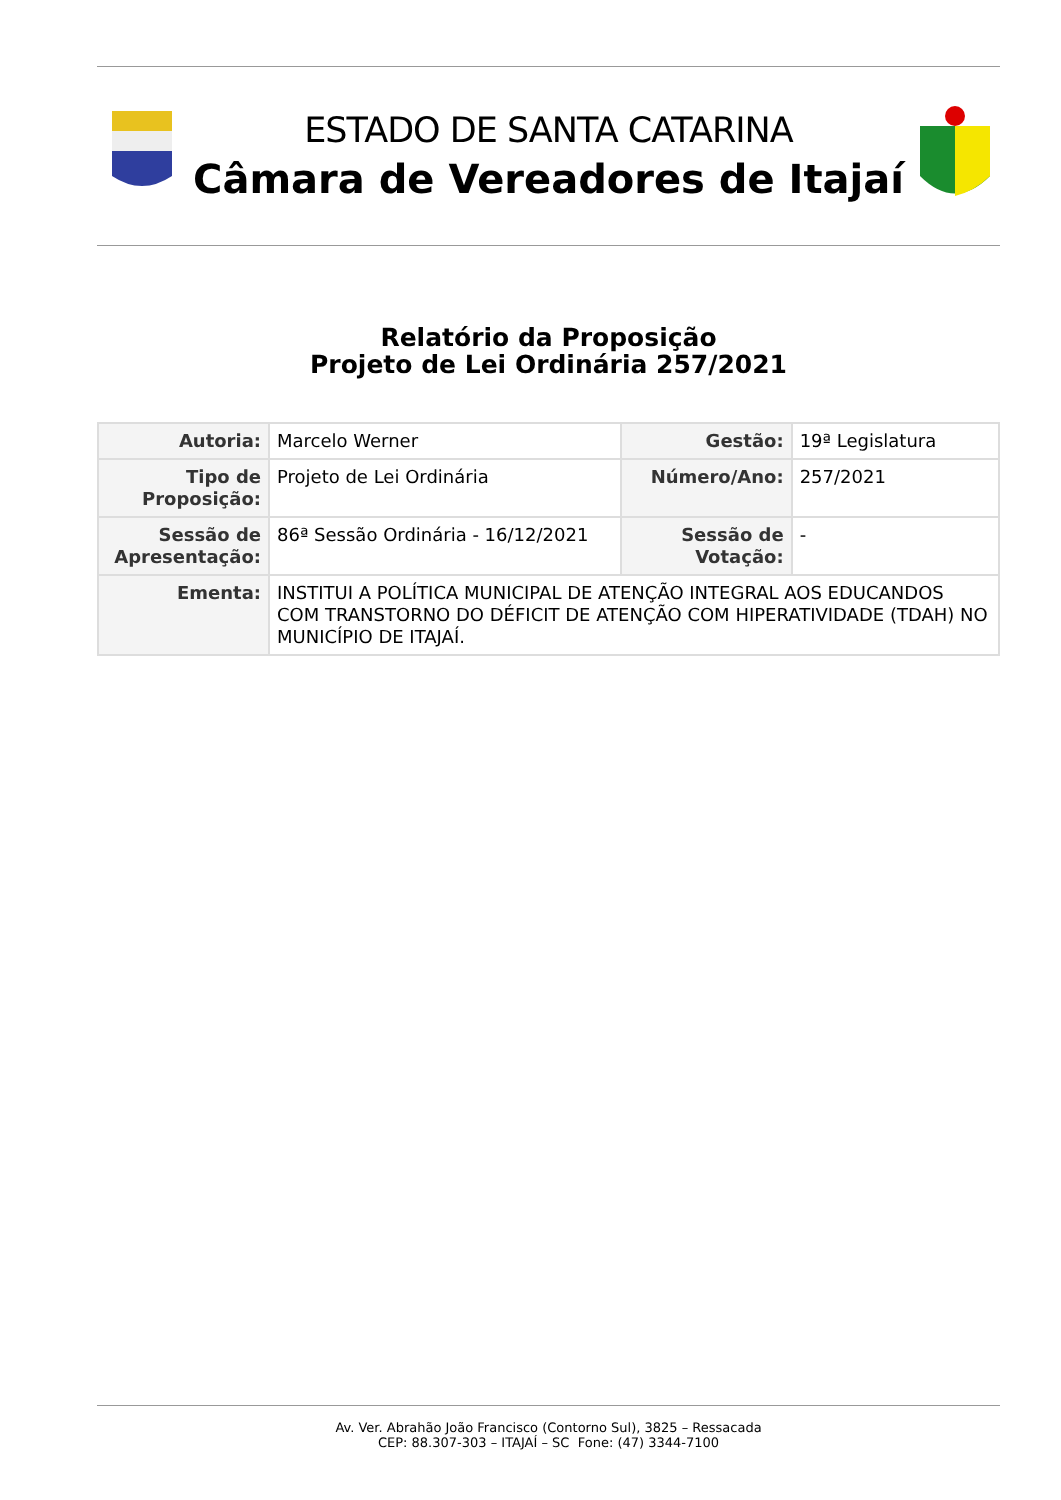ESTADO DE SANTA CATARINA
Câmara de Vereadores de Itajaí
Relatório da Proposição
Projeto de Lei Ordinária 257/2021
| Autoria: | Marcelo Werner | Gestão: | 19ª Legislatura |
| Tipo de Proposição: | Projeto de Lei Ordinária | Número/Ano: | 257/2021 |
| Sessão de Apresentação: | 86ª Sessão Ordinária - 16/12/2021 | Sessão de Votação: | - |
| Ementa: | INSTITUI A POLÍTICA MUNICIPAL DE ATENÇÃO INTEGRAL AOS EDUCANDOS COM TRANSTORNO DO DÉFICIT DE ATENÇÃO COM HIPERATIVIDADE (TDAH) NO MUNICÍPIO DE ITAJAÍ. | | |
Av. Ver. Abrahão João Francisco (Contorno Sul), 3825 – Ressacada
CEP: 88.307-303 – ITAJAÍ – SC Fone: (47) 3344-7100